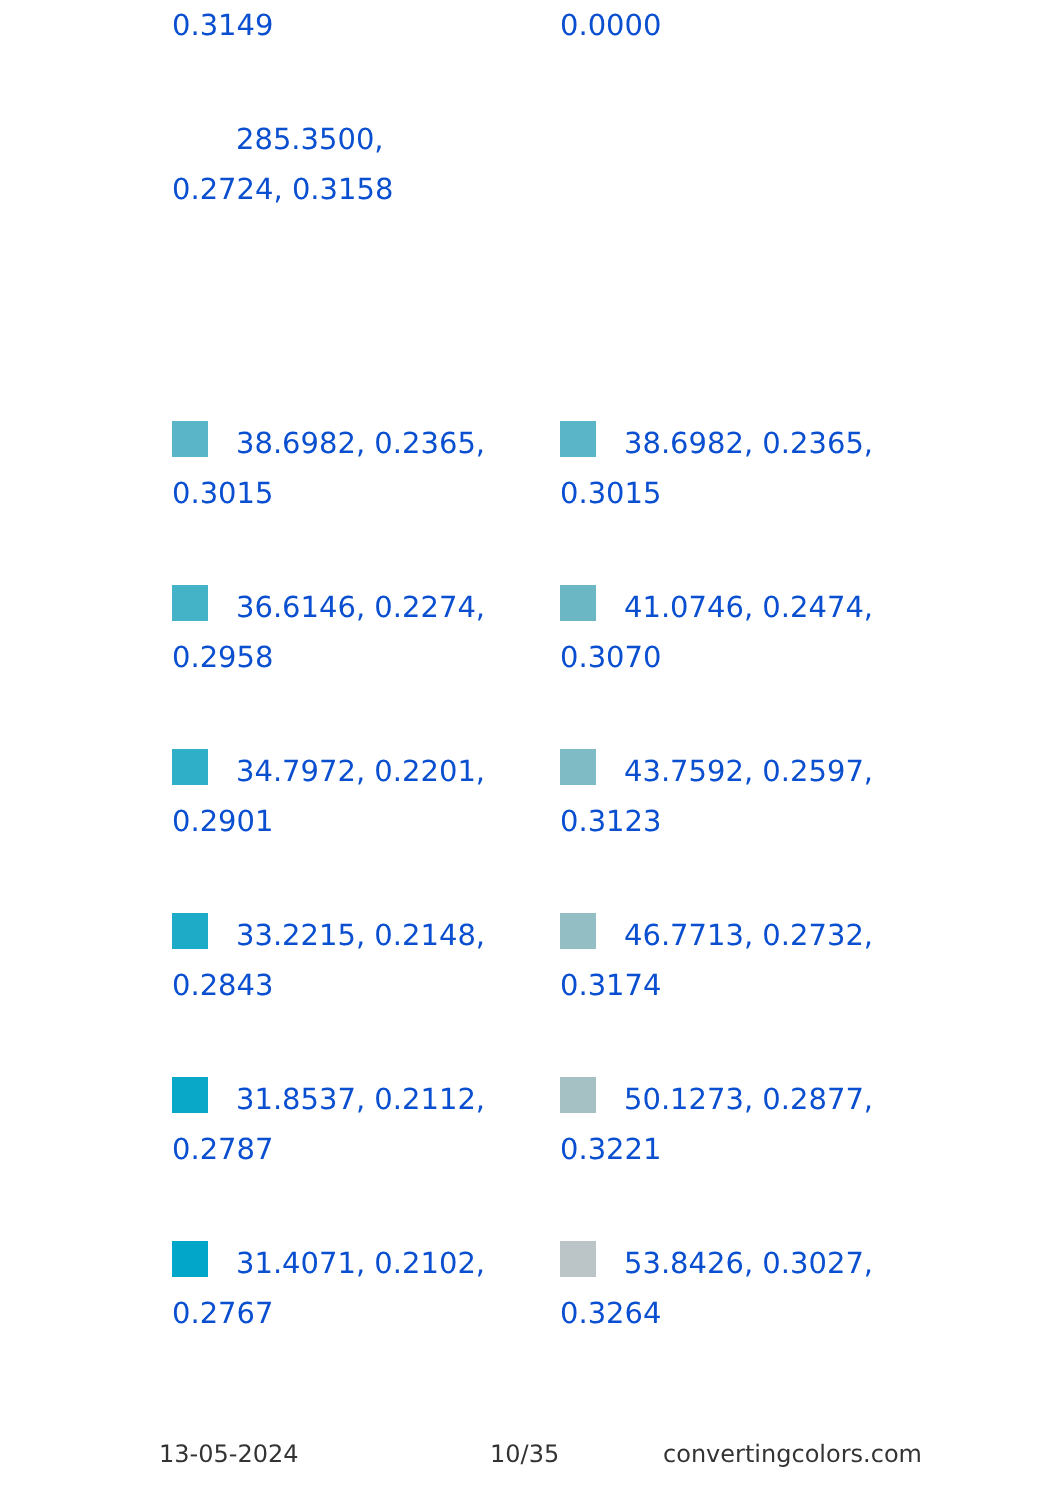0.3149 0.0000
285.3500, 0.2724, 0.3158
38.6982, 0.2365, 0.3015
38.6982, 0.2365, 0.3015
36.6146, 0.2274, 0.2958
41.0746, 0.2474, 0.3070
34.7972, 0.2201, 0.2901
43.7592, 0.2597, 0.3123
33.2215, 0.2148, 0.2843
46.7713, 0.2732, 0.3174
31.8537, 0.2112, 0.2787
50.1273, 0.2877, 0.3221
31.4071, 0.2102, 0.2767
53.8426, 0.3027, 0.3264
13-05-2024 10/35 convertingcolors.com